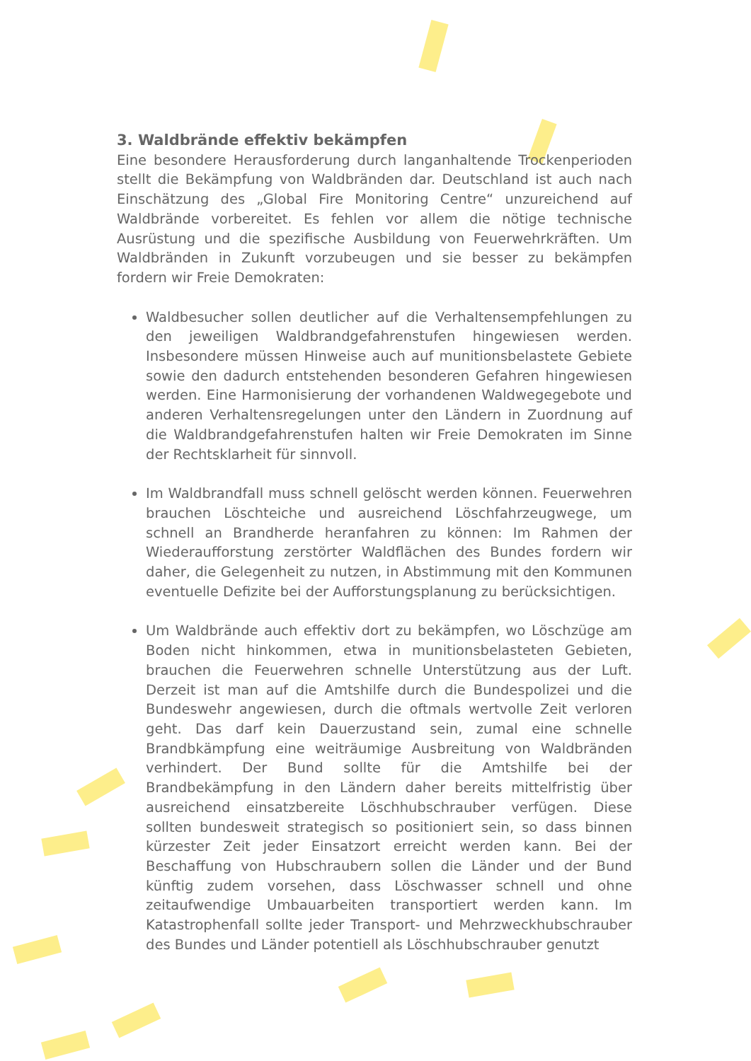3. Waldbrände effektiv bekämpfen
Eine besondere Herausforderung durch langanhaltende Trockenperioden stellt die Bekämpfung von Waldbränden dar. Deutschland ist auch nach Einschätzung des „Global Fire Monitoring Centre“ unzureichend auf Waldbrände vorbereitet. Es fehlen vor allem die nötige technische Ausrüstung und die spezifische Ausbildung von Feuerwehrkräften. Um Waldbränden in Zukunft vorzubeugen und sie besser zu bekämpfen fordern wir Freie Demokraten:
Waldbesucher sollen deutlicher auf die Verhaltensempfehlungen zu den jeweiligen Waldbrandgefahrenstufen hingewiesen werden. Insbesondere müssen Hinweise auch auf munitionsbelastete Gebiete sowie den dadurch entstehenden besonderen Gefahren hingewiesen werden. Eine Harmonisierung der vorhandenen Waldwegegebote und anderen Verhaltensregelungen unter den Ländern in Zuordnung auf die Waldbrandgefahrenstufen halten wir Freie Demokraten im Sinne der Rechtsklarheit für sinnvoll.
Im Waldbrandfall muss schnell gelöscht werden können. Feuerwehren brauchen Löschteiche und ausreichend Löschfahrzeugwege, um schnell an Brandherde heranfahren zu können: Im Rahmen der Wiederaufforstung zerstörter Waldflächen des Bundes fordern wir daher, die Gelegenheit zu nutzen, in Abstimmung mit den Kommunen eventuelle Defizite bei der Aufforstungsplanung zu berücksichtigen.
Um Waldbrände auch effektiv dort zu bekämpfen, wo Löschzüge am Boden nicht hinkommen, etwa in munitionsbelasteten Gebieten, brauchen die Feuerwehren schnelle Unterstützung aus der Luft. Derzeit ist man auf die Amtshilfe durch die Bundespolizei und die Bundeswehr angewiesen, durch die oftmals wertvolle Zeit verloren geht. Das darf kein Dauerzustand sein, zumal eine schnelle Brandbkämpfung eine weiträumige Ausbreitung von Waldbränden verhindert. Der Bund sollte für die Amtshilfe bei der Brandbekämpfung in den Ländern daher bereits mittelfristig über ausreichend einsatzbereite Löschhubschrauber verfügen. Diese sollten bundesweit strategisch so positioniert sein, so dass binnen kürzester Zeit jeder Einsatzort erreicht werden kann. Bei der Beschaffung von Hubschraubern sollen die Länder und der Bund künftig zudem vorsehen, dass Löschwasser schnell und ohne zeitaufwendige Umbauarbeiten transportiert werden kann. Im Katastrophenfall sollte jeder Transport- und Mehrzweckhubschrauber des Bundes und Länder potentiell als Löschhubschrauber genutzt